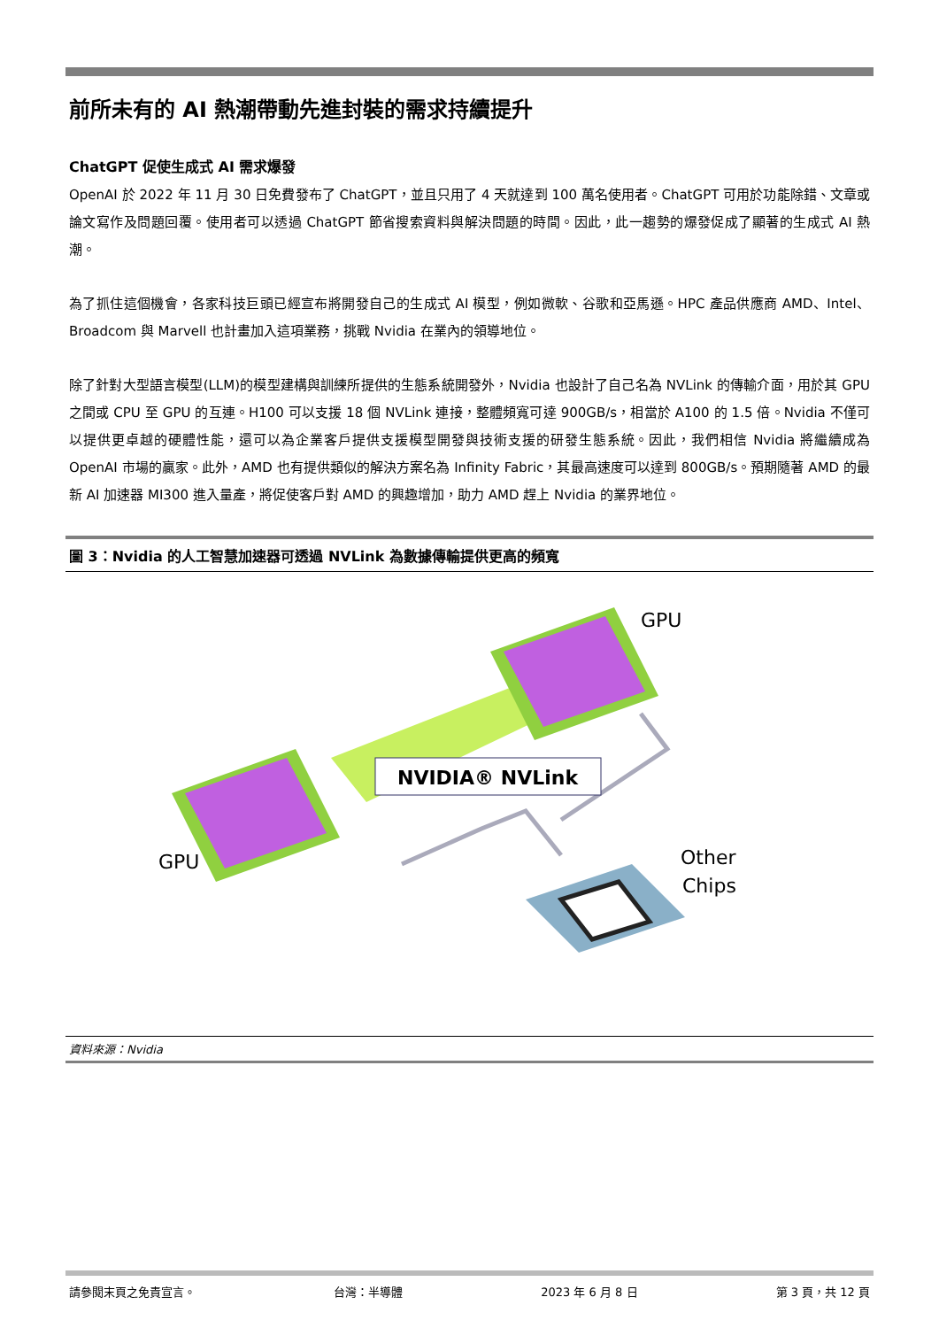前所未有的 AI 熱潮帶動先進封裝的需求持續提升
ChatGPT 促使生成式 AI 需求爆發
OpenAI 於 2022 年 11 月 30 日免費發布了 ChatGPT，並且只用了 4 天就達到 100 萬名使用者。ChatGPT 可用於功能除錯、文章或論文寫作及問題回覆。使用者可以透過 ChatGPT 節省搜索資料與解決問題的時間。因此，此一趨勢的爆發促成了顯著的生成式 AI 熱潮。
為了抓住這個機會，各家科技巨頭已經宣布將開發自己的生成式 AI 模型，例如微軟、谷歌和亞馬遜。HPC 產品供應商 AMD、Intel、Broadcom 與 Marvell 也計畫加入這項業務，挑戰 Nvidia 在業內的領導地位。
除了針對大型語言模型(LLM)的模型建構與訓練所提供的生態系統開發外，Nvidia 也設計了自己名為 NVLink 的傳輸介面，用於其 GPU 之間或 CPU 至 GPU 的互連。H100 可以支援 18 個 NVLink 連接，整體頻寬可達 900GB/s，相當於 A100 的 1.5 倍。Nvidia 不僅可以提供更卓越的硬體性能，還可以為企業客戶提供支援模型開發與技術支援的研發生態系統。因此，我們相信 Nvidia 將繼續成為 OpenAI 市場的贏家。此外，AMD 也有提供類似的解決方案名為 Infinity Fabric，其最高速度可以達到 800GB/s。預期隨著 AMD 的最新 AI 加速器 MI300 進入量產，將促使客戶對 AMD 的興趣增加，助力 AMD 趕上 Nvidia 的業界地位。
圖 3：Nvidia 的人工智慧加速器可透過 NVLink 為數據傳輸提供更高的頻寬
NVIDIA® NVLink
GPU
GPU
Other
Chips
資料來源：Nvidia
請參閱末頁之免責宣言。 台灣：半導體 2023 年 6 月 8 日 第 3 頁，共 12 頁